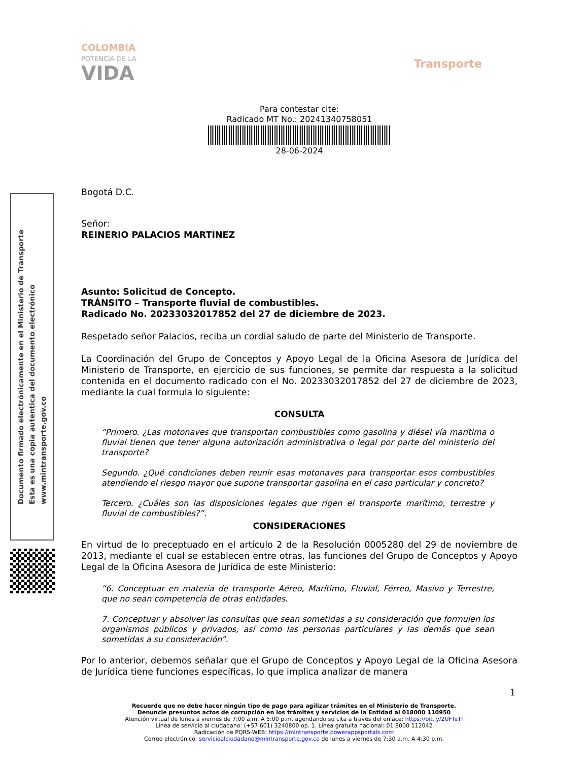Documento firmado electrónicamente en el Ministerio de Transporte
Esta es una copia autentica del documento electrónico
www.mintransporte.gov.co
COLOMBIA
POTENCIA DE LA
VIDA
Transporte
Para contestar cite:
Radicado MT No.: 20241340758051
28-06-2024
Bogotá D.C.
Señor:
REINERIO PALACIOS MARTINEZ
Asunto: Solicitud de Concepto.
TRÁNSITO – Transporte fluvial de combustibles.
Radicado No. 20233032017852 del 27 de diciembre de 2023.
Respetado señor Palacios, reciba un cordial saludo de parte del Ministerio de Transporte.
La Coordinación del Grupo de Conceptos y Apoyo Legal de la Oficina Asesora de Jurídica del Ministerio de Transporte, en ejercicio de sus funciones, se permite dar respuesta a la solicitud contenida en el documento radicado con el No. 20233032017852 del 27 de diciembre de 2023, mediante la cual formula lo siguiente:
CONSULTA
“Primero. ¿Las motonaves que transportan combustibles como gasolina y diésel vía marítima o fluvial tienen que tener alguna autorización administrativa o legal por parte del ministerio del transporte?
Segundo. ¿Qué condiciones deben reunir esas motonaves para transportar esos combustibles atendiendo el riesgo mayor que supone transportar gasolina en el caso particular y concreto?
Tercero. ¿Cuáles son las disposiciones legales que rigen el transporte marítimo, terrestre y fluvial de combustibles?”.
CONSIDERACIONES
En virtud de lo preceptuado en el artículo 2 de la Resolución 0005280 del 29 de noviembre de 2013, mediante el cual se establecen entre otras, las funciones del Grupo de Conceptos y Apoyo Legal de la Oficina Asesora de Jurídica de este Ministerio:
“6. Conceptuar en materia de transporte Aéreo, Marítimo, Fluvial, Férreo, Masivo y Terrestre, que no sean competencia de otras entidades.
7. Conceptuar y absolver las consultas que sean sometidas a su consideración que formulen los organismos públicos y privados, así como las personas particulares y las demás que sean sometidas a su consideración”.
Por lo anterior, debemos señalar que el Grupo de Conceptos y Apoyo Legal de la Oficina Asesora de Jurídica tiene funciones específicas, lo que implica analizar de manera
1
Recuerde que no debe hacer ningún tipo de pago para agilizar trámites en el Ministerio de Transporte.
Denuncie presuntos actos de corrupción en los trámites y servicios de la Entidad al 018000 110950
Atención virtual de lunes a viernes de 7:00 a.m. A 5:00 p.m, agendando su cita a través del enlace: https://bit.ly/2UFTeTf
Línea de servicio al ciudadano: (+57 601) 3240800 op. 1. Línea gratuita nacional: 01 8000 112042
Radicación de PQRS-WEB: https://mintransporte.powerappsportals.com
Correo electrónico: servicioalciudadano@mintransporte.gov.co de lunes a viernes de 7:30 a.m. A 4:30 p.m.